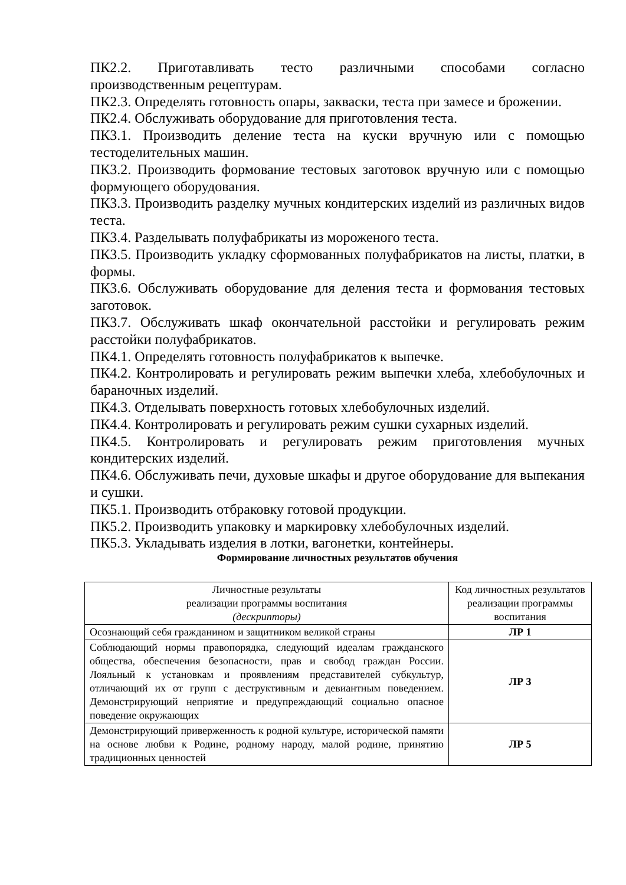ПК2.2. Приготавливать тесто различными способами согласно производственным рецептурам.
ПК2.3. Определять готовность опары, закваски, теста при замесе и брожении.
ПК2.4. Обслуживать оборудование для приготовления теста.
ПК3.1. Производить деление теста на куски вручную или с помощью тестоделительных машин.
ПК3.2. Производить формование тестовых заготовок вручную или с помощью формующего оборудования.
ПК3.3. Производить разделку мучных кондитерских изделий из различных видов теста.
ПК3.4. Разделывать полуфабрикаты из мороженого теста.
ПК3.5. Производить укладку сформованных полуфабрикатов на листы, платки, в формы.
ПК3.6. Обслуживать оборудование для деления теста и формования тестовых заготовок.
ПК3.7. Обслуживать шкаф окончательной расстойки и регулировать режим расстойки полуфабрикатов.
ПК4.1. Определять готовность полуфабрикатов к выпечке.
ПК4.2. Контролировать и регулировать режим выпечки хлеба, хлебобулочных и бараночных изделий.
ПК4.3. Отделывать поверхность готовых хлебобулочных изделий.
ПК4.4. Контролировать и регулировать режим сушки сухарных изделий.
ПК4.5. Контролировать и регулировать режим приготовления мучных кондитерских изделий.
ПК4.6. Обслуживать печи, духовые шкафы и другое оборудование для выпекания и сушки.
ПК5.1. Производить отбраковку готовой продукции.
ПК5.2. Производить упаковку и маркировку хлебобулочных изделий.
ПК5.3. Укладывать изделия в лотки, вагонетки, контейнеры.
Формирование личностных результатов обучения
| Личностные результаты реализации программы воспитания (дескрипторы) | Код личностных результатов реализации программы воспитания |
| --- | --- |
| Осознающий себя гражданином и защитником великой страны | ЛР 1 |
| Соблюдающий нормы правопорядка, следующий идеалам гражданского общества, обеспечения безопасности, прав и свобод граждан России. Лояльный к установкам и проявлениям представителей субкультур, отличающий их от групп с деструктивным и девиантным поведением. Демонстрирующий неприятие и предупреждающий социально опасное поведение окружающих | ЛР 3 |
| Демонстрирующий приверженность к родной культуре, исторической памяти на основе любви к Родине, родному народу, малой родине, принятию традиционных ценностей | ЛР 5 |